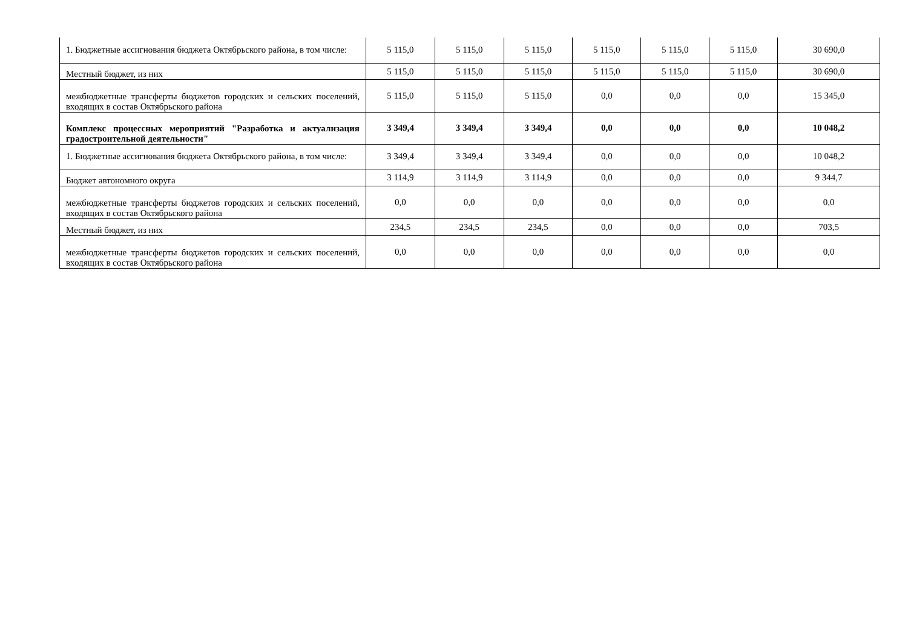| 1. Бюджетные ассигнования бюджета Октябрьского района, в том числе: | 5 115,0 | 5 115,0 | 5 115,0 | 5 115,0 | 5 115,0 | 5 115,0 | 30 690,0 |
| Местный бюджет, из них | 5 115,0 | 5 115,0 | 5 115,0 | 5 115,0 | 5 115,0 | 5 115,0 | 30 690,0 |
| межбюджетные трансферты бюджетов городских и сельских поселений, входящих в состав Октябрьского района | 5 115,0 | 5 115,0 | 5 115,0 | 0,0 | 0,0 | 0,0 | 15 345,0 |
| Комплекс процессных мероприятий "Разработка и актуализация градостроительной деятельности" | 3 349,4 | 3 349,4 | 3 349,4 | 0,0 | 0,0 | 0,0 | 10 048,2 |
| 1. Бюджетные ассигнования бюджета Октябрьского района, в том числе: | 3 349,4 | 3 349,4 | 3 349,4 | 0,0 | 0,0 | 0,0 | 10 048,2 |
| Бюджет автономного округа | 3 114,9 | 3 114,9 | 3 114,9 | 0,0 | 0,0 | 0,0 | 9 344,7 |
| межбюджетные трансферты бюджетов городских и сельских поселений, входящих в состав Октябрьского района | 0,0 | 0,0 | 0,0 | 0,0 | 0,0 | 0,0 | 0,0 |
| Местный бюджет, из них | 234,5 | 234,5 | 234,5 | 0,0 | 0,0 | 0,0 | 703,5 |
| межбюджетные трансферты бюджетов городских и сельских поселений, входящих в состав Октябрьского района | 0,0 | 0,0 | 0,0 | 0,0 | 0,0 | 0,0 | 0,0 |